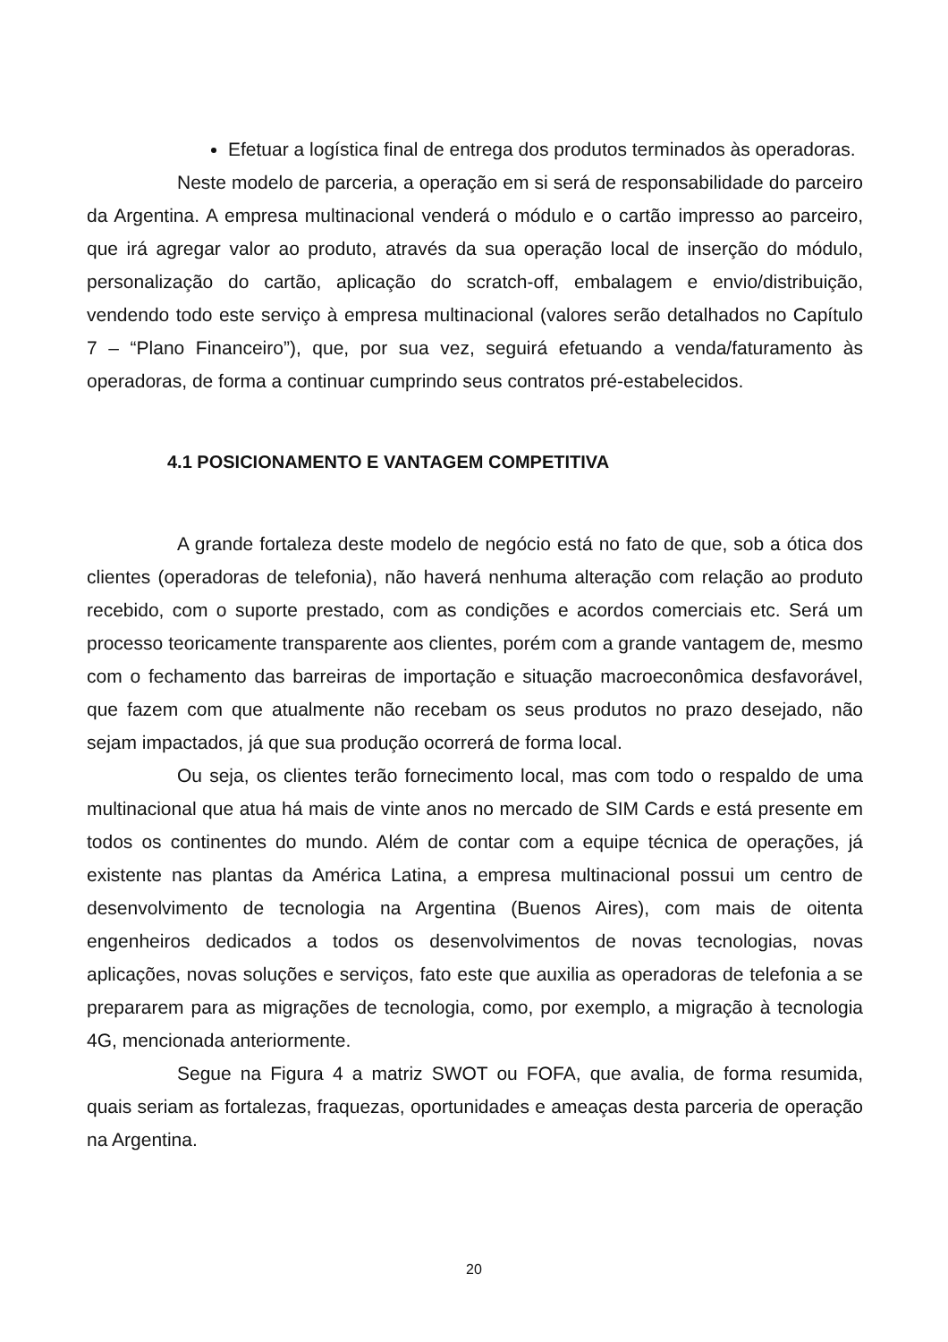Efetuar a logística final de entrega dos produtos terminados às operadoras.
Neste modelo de parceria, a operação em si será de responsabilidade do parceiro da Argentina. A empresa multinacional venderá o módulo e o cartão impresso ao parceiro, que irá agregar valor ao produto, através da sua operação local de inserção do módulo, personalização do cartão, aplicação do scratch-off, embalagem e envio/distribuição, vendendo todo este serviço à empresa multinacional (valores serão detalhados no Capítulo 7 – “Plano Financeiro”), que, por sua vez, seguirá efetuando a venda/faturamento às operadoras, de forma a continuar cumprindo seus contratos pré-estabelecidos.
4.1 POSICIONAMENTO E VANTAGEM COMPETITIVA
A grande fortaleza deste modelo de negócio está no fato de que, sob a ótica dos clientes (operadoras de telefonia), não haverá nenhuma alteração com relação ao produto recebido, com o suporte prestado, com as condições e acordos comerciais etc. Será um processo teoricamente transparente aos clientes, porém com a grande vantagem de, mesmo com o fechamento das barreiras de importação e situação macroeconômica desfavorável, que fazem com que atualmente não recebam os seus produtos no prazo desejado, não sejam impactados, já que sua produção ocorrerá de forma local.
Ou seja, os clientes terão fornecimento local, mas com todo o respaldo de uma multinacional que atua há mais de vinte anos no mercado de SIM Cards e está presente em todos os continentes do mundo. Além de contar com a equipe técnica de operações, já existente nas plantas da América Latina, a empresa multinacional possui um centro de desenvolvimento de tecnologia na Argentina (Buenos Aires), com mais de oitenta engenheiros dedicados a todos os desenvolvimentos de novas tecnologias, novas aplicações, novas soluções e serviços, fato este que auxilia as operadoras de telefonia a se prepararem para as migrações de tecnologia, como, por exemplo, a migração à tecnologia 4G, mencionada anteriormente.
Segue na Figura 4 a matriz SWOT ou FOFA, que avalia, de forma resumida, quais seriam as fortalezas, fraquezas, oportunidades e ameaças desta parceria de operação na Argentina.
20